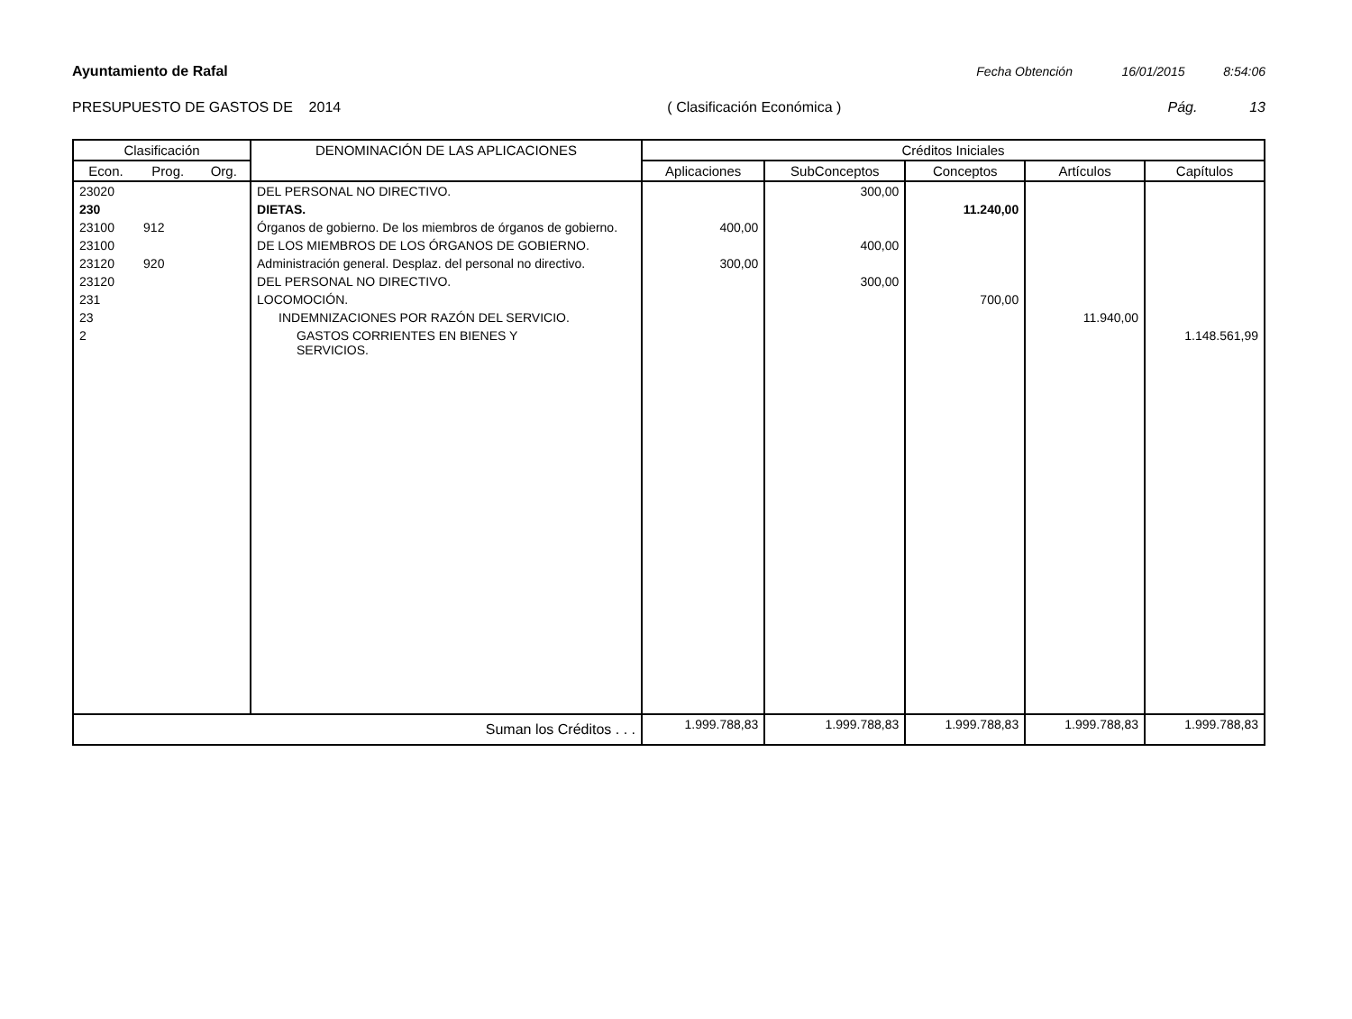Ayuntamiento de Rafal Fecha Obtención 16/01/2015 8:54:06
PRESUPUESTO DE GASTOS DE 2014 ( Clasificación Económica ) Pág. 13
| Clasificación | | | DENOMINACIÓN DE LAS APLICACIONES | Créditos Iniciales | | | | |
| --- | --- | --- | --- | --- | --- | --- | --- | --- |
| Econ. | Prog. | Org. | | Aplicaciones | SubConceptos | Conceptos | Artículos | Capítulos |
| 23020 | | | DEL PERSONAL NO DIRECTIVO. | | 300,00 | | | |
| 230 | | | DIETAS. | | | 11.240,00 | | |
| 23100 | 912 | | Órganos de gobierno. De los miembros de órganos de gobierno. | 400,00 | | | | |
| 23100 | | | DE LOS MIEMBROS DE LOS ÓRGANOS DE GOBIERNO. | | 400,00 | | | |
| 23120 | 920 | | Administración general. Desplaz. del personal no directivo. | 300,00 | | | | |
| 23120 | | | DEL PERSONAL NO DIRECTIVO. | | 300,00 | | | |
| 231 | | | LOCOMOCIÓN. | | | 700,00 | | |
| 23 | | | INDEMNIZACIONES POR RAZÓN DEL SERVICIO. | | | | 11.940,00 | |
| 2 | | | GASTOS CORRIENTES EN BIENES Y SERVICIOS. | | | | | 1.148.561,99 |
| Suman los Créditos . . . | | | | 1.999.788,83 | 1.999.788,83 | 1.999.788,83 | 1.999.788,83 | 1.999.788,83 |